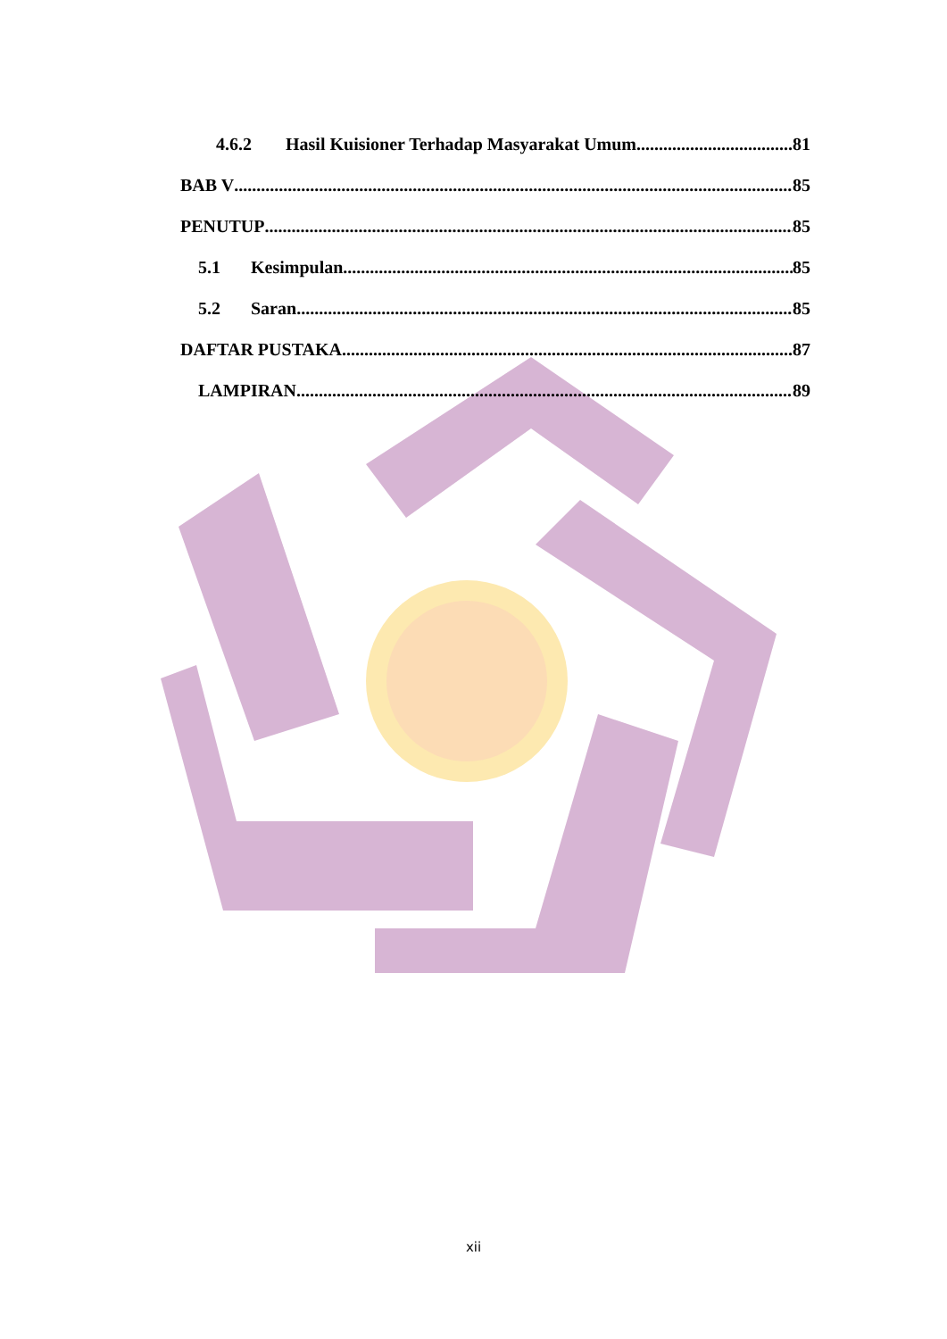4.6.2 Hasil Kuisioner Terhadap Masyarakat Umum 81
BAB V 85
PENUTUP 85
5.1 Kesimpulan 85
5.2 Saran 85
DAFTAR PUSTAKA 87
LAMPIRAN 89
xii